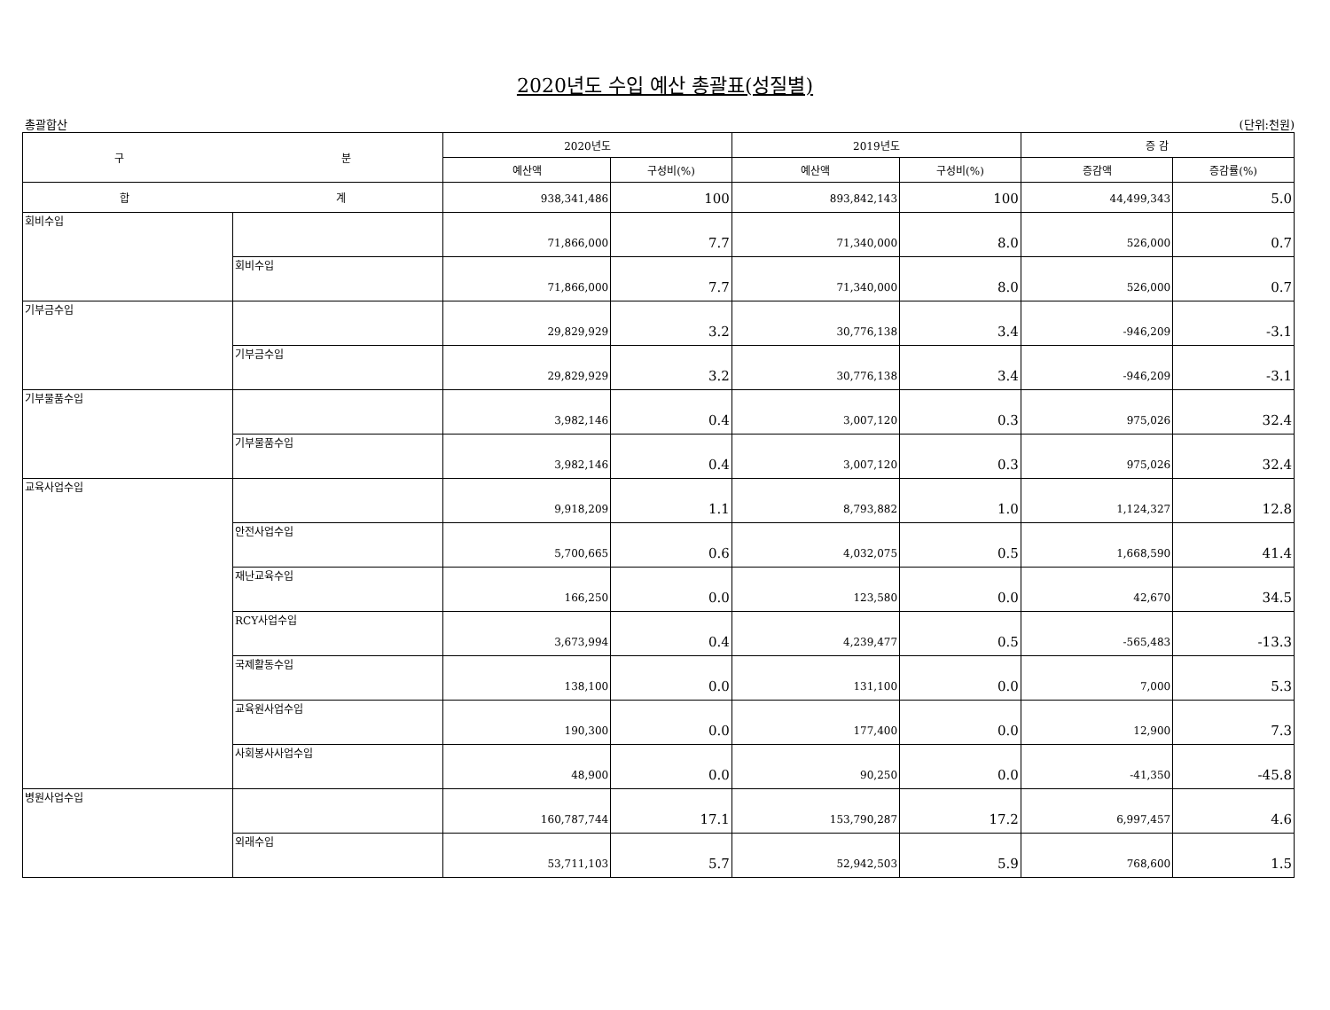2020년도 수입 예산 총괄표(성질별)
총괄합산 (단위:천원)
| 구 분 | | 2020년도 | | 2019년도 | | 증 감 | |
| --- | --- | --- | --- | --- | --- | --- | --- |
| | | 예산액 | 구성비(%) | 예산액 | 구성비(%) | 증감액 | 증감률(%) |
| 합 계 | | 938,341,486 | 100 | 893,842,143 | 100 | 44,499,343 | 5.0 |
| 회비수입 | | 71,866,000 | 7.7 | 71,340,000 | 8.0 | 526,000 | 0.7 |
| | 회비수입 | 71,866,000 | 7.7 | 71,340,000 | 8.0 | 526,000 | 0.7 |
| 기부금수입 | | 29,829,929 | 3.2 | 30,776,138 | 3.4 | -946,209 | -3.1 |
| | 기부금수입 | 29,829,929 | 3.2 | 30,776,138 | 3.4 | -946,209 | -3.1 |
| 기부물품수입 | | 3,982,146 | 0.4 | 3,007,120 | 0.3 | 975,026 | 32.4 |
| | 기부물품수입 | 3,982,146 | 0.4 | 3,007,120 | 0.3 | 975,026 | 32.4 |
| 교육사업수입 | | 9,918,209 | 1.1 | 8,793,882 | 1.0 | 1,124,327 | 12.8 |
| | 안전사업수입 | 5,700,665 | 0.6 | 4,032,075 | 0.5 | 1,668,590 | 41.4 |
| | 재난교육수입 | 166,250 | 0.0 | 123,580 | 0.0 | 42,670 | 34.5 |
| | RCY사업수입 | 3,673,994 | 0.4 | 4,239,477 | 0.5 | -565,483 | -13.3 |
| | 국제활동수입 | 138,100 | 0.0 | 131,100 | 0.0 | 7,000 | 5.3 |
| | 교육원사업수입 | 190,300 | 0.0 | 177,400 | 0.0 | 12,900 | 7.3 |
| | 사회봉사사업수입 | 48,900 | 0.0 | 90,250 | 0.0 | -41,350 | -45.8 |
| 병원사업수입 | | 160,787,744 | 17.1 | 153,790,287 | 17.2 | 6,997,457 | 4.6 |
| | 외래수입 | 53,711,103 | 5.7 | 52,942,503 | 5.9 | 768,600 | 1.5 |